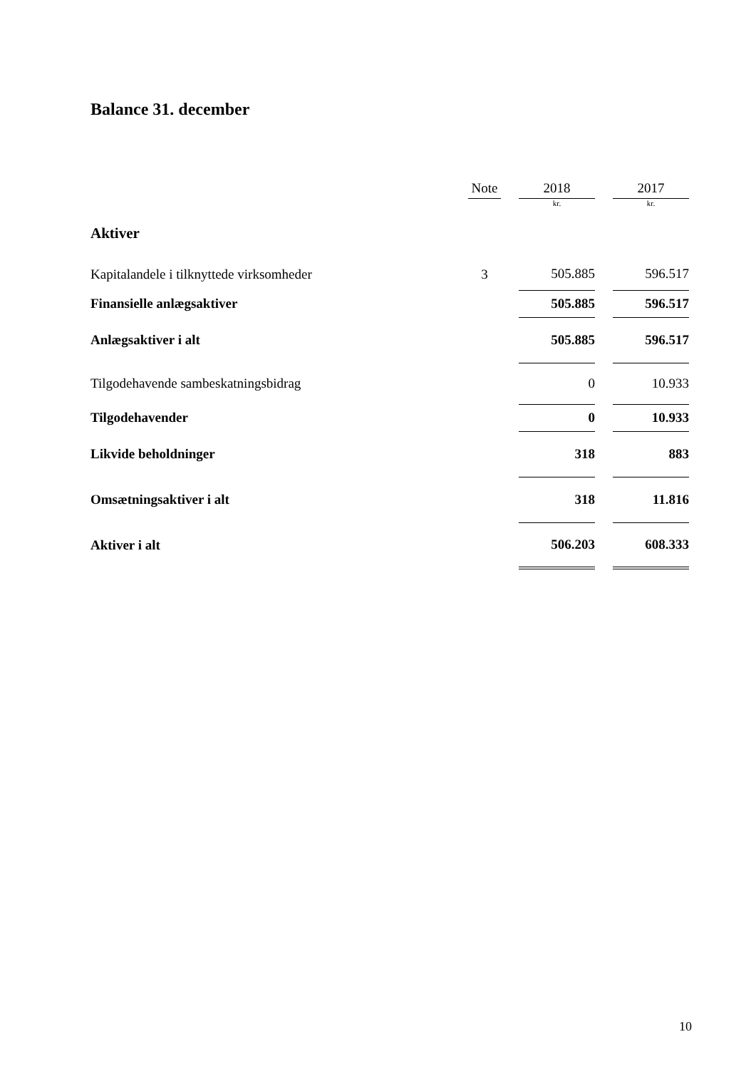Balance 31. december
| | Note | | 2018 | | 2017 |
| --- | --- | --- | --- | --- | --- |
| | | | kr. | | kr. |
| Aktiver | | | | | |
| Kapitalandele i tilknyttede virksomheder | 3 | | 505.885 | | 596.517 |
| Finansielle anlægsaktiver | | | 505.885 | | 596.517 |
| Anlægsaktiver i alt | | | 505.885 | | 596.517 |
| Tilgodehavende sambeskatningsbidrag | | | 0 | | 10.933 |
| Tilgodehavender | | | 0 | | 10.933 |
| Likvide beholdninger | | | 318 | | 883 |
| Omsætningsaktiver i alt | | | 318 | | 11.816 |
| Aktiver i alt | | | 506.203 | | 608.333 |
10